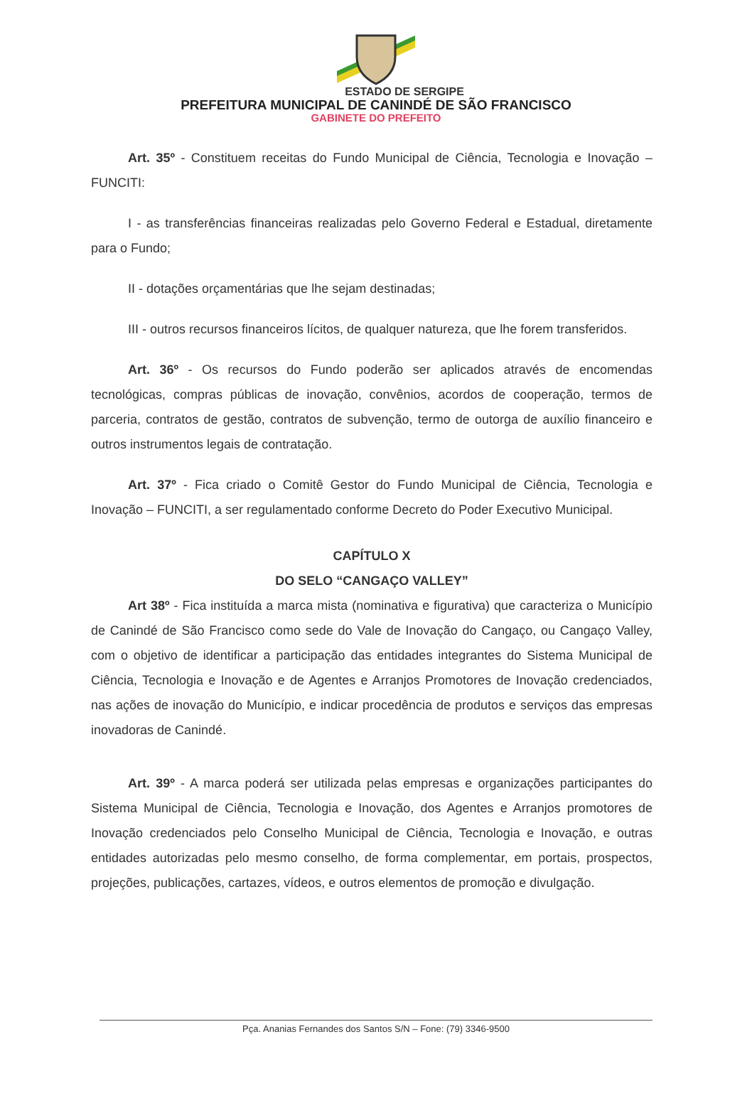ESTADO DE SERGIPE
PREFEITURA MUNICIPAL DE CANINDÉ DE SÃO FRANCISCO
GABINETE DO PREFEITO
Art. 35º - Constituem receitas do Fundo Municipal de Ciência, Tecnologia e Inovação – FUNCITI:
I - as transferências financeiras realizadas pelo Governo Federal e Estadual, diretamente para o Fundo;
II - dotações orçamentárias que lhe sejam destinadas;
III - outros recursos financeiros lícitos, de qualquer natureza, que lhe forem transferidos.
Art. 36º - Os recursos do Fundo poderão ser aplicados através de encomendas tecnológicas, compras públicas de inovação, convênios, acordos de cooperação, termos de parceria, contratos de gestão, contratos de subvenção, termo de outorga de auxílio financeiro e outros instrumentos legais de contratação.
Art. 37º - Fica criado o Comitê Gestor do Fundo Municipal de Ciência, Tecnologia e Inovação – FUNCITI, a ser regulamentado conforme Decreto do Poder Executivo Municipal.
CAPÍTULO X
DO SELO “CANGAÇO VALLEY”
Art 38º - Fica instituída a marca mista (nominativa e figurativa) que caracteriza o Município de Canindé de São Francisco como sede do Vale de Inovação do Cangaço, ou Cangaço Valley, com o objetivo de identificar a participação das entidades integrantes do Sistema Municipal de Ciência, Tecnologia e Inovação e de Agentes e Arranjos Promotores de Inovação credenciados, nas ações de inovação do Município, e indicar procedência de produtos e serviços das empresas inovadoras de Canindé.
Art. 39º - A marca poderá ser utilizada pelas empresas e organizações participantes do Sistema Municipal de Ciência, Tecnologia e Inovação, dos Agentes e Arranjos promotores de Inovação credenciados pelo Conselho Municipal de Ciência, Tecnologia e Inovação, e outras entidades autorizadas pelo mesmo conselho, de forma complementar, em portais, prospectos, projeções, publicações, cartazes, vídeos, e outros elementos de promoção e divulgação.
Pça. Ananias Fernandes dos Santos S/N – Fone: (79) 3346-9500